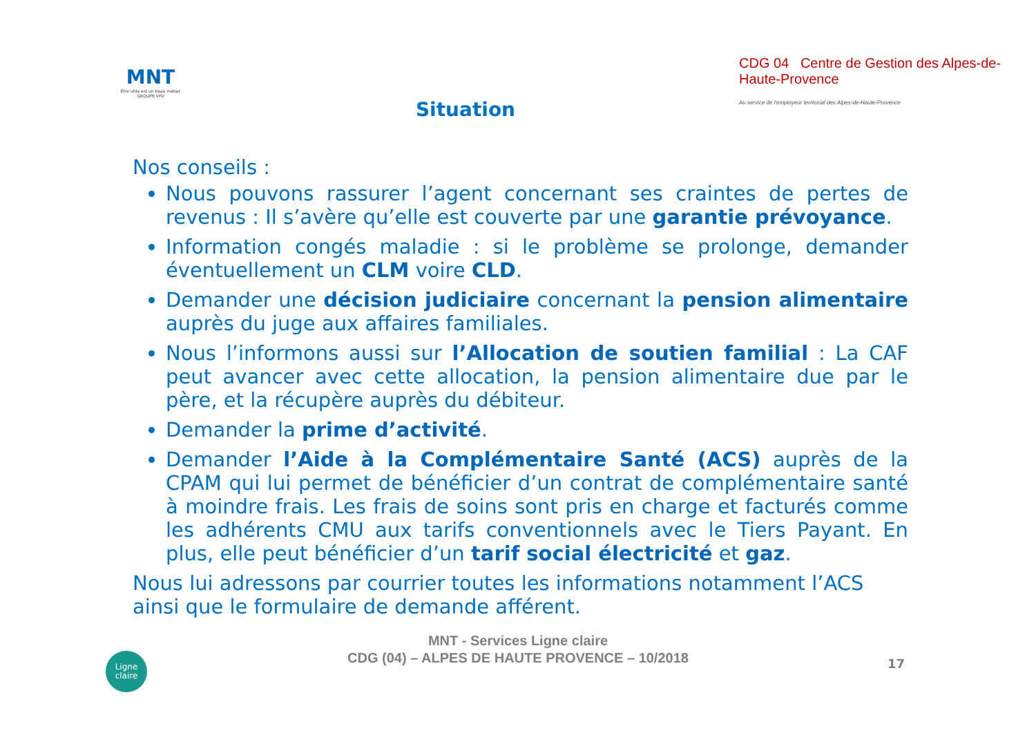MNT
Être utile est un beau métier
GROUPE VYV
Situation
CDG 04 Centre de Gestion des Alpes-de-Haute-Provence
Au service de l'employeur territorial des Alpes-de-Haute-Provence
Nos conseils :
Nous pouvons rassurer l’agent concernant ses craintes de pertes de revenus : Il s’avère qu’elle est couverte par une garantie prévoyance.
Information congés maladie : si le problème se prolonge, demander éventuellement un CLM voire CLD.
Demander une décision judiciaire concernant la pension alimentaire auprès du juge aux affaires familiales.
Nous l’informons aussi sur l’Allocation de soutien familial : La CAF peut avancer avec cette allocation, la pension alimentaire due par le père, et la récupère auprès du débiteur.
Demander la prime d’activité.
Demander l’Aide à la Complémentaire Santé (ACS) auprès de la CPAM qui lui permet de bénéficier d’un contrat de complémentaire santé à moindre frais. Les frais de soins sont pris en charge et facturés comme les adhérents CMU aux tarifs conventionnels avec le Tiers Payant. En plus, elle peut bénéficier d’un tarif social électricité et gaz.
Nous lui adressons par courrier toutes les informations notamment l’ACS ainsi que le formulaire de demande afférent.
MNT - Services Ligne claire
CDG (04) – ALPES DE HAUTE PROVENCE – 10/2018
17
Ligne
claire